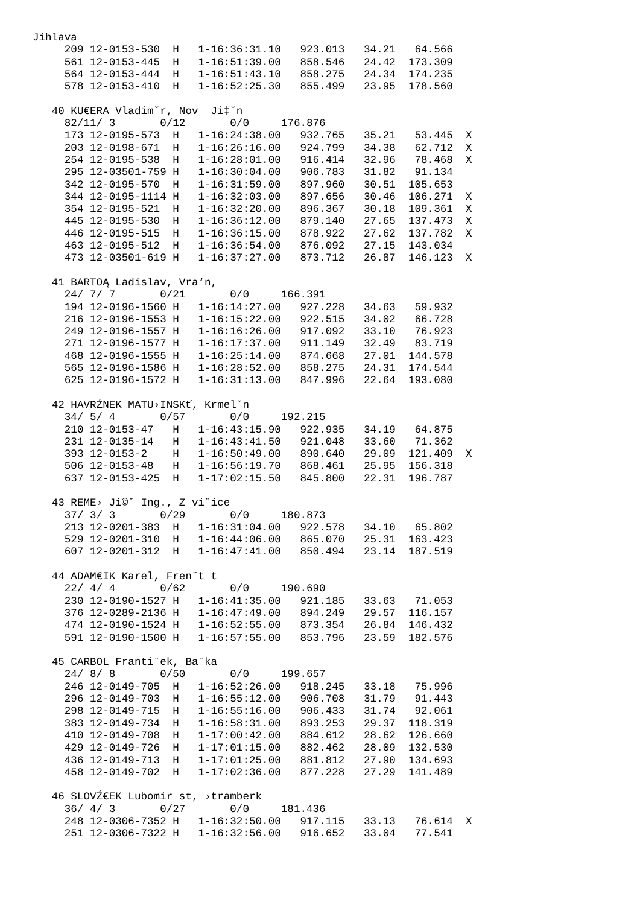Jihlava
     209 12-0153-530  H   1-16:36:31.10   923.013   34.21   64.566
     561 12-0153-445  H   1-16:51:39.00   858.546   24.42  173.309
     564 12-0153-444  H   1-16:51:43.10   858.275   24.34  174.235
     578 12-0153-410  H   1-16:52:25.30   855.499   23.95  178.560

   40 KU€ERA Vladimˇr, Nov  Ji‡ˇn
     82/11/ 3       0/12       0/0     176.876
     173 12-0195-573  H   1-16:24:38.00   932.765   35.21   53.445  X
     203 12-0198-671  H   1-16:26:16.00   924.799   34.38   62.712  X
     254 12-0195-538  H   1-16:28:01.00   916.414   32.96   78.468  X
     295 12-03501-759 H   1-16:30:04.00   906.783   31.82   91.134
     342 12-0195-570  H   1-16:31:59.00   897.960   30.51  105.653
     344 12-0195-1114 H   1-16:32:03.00   897.656   30.46  106.271  X
     354 12-0195-521  H   1-16:32:20.00   896.367   30.18  109.361  X
     445 12-0195-530  H   1-16:36:12.00   879.140   27.65  137.473  X
     446 12-0195-515  H   1-16:36:15.00   878.922   27.62  137.782  X
     463 12-0195-512  H   1-16:36:54.00   876.092   27.15  143.034
     473 12-03501-619 H   1-16:37:27.00   873.712   26.87  146.123  X

   41 BARTOĄ Ladislav, Vra‘n,
     24/ 7/ 7       0/21       0/0     166.391
     194 12-0196-1560 H   1-16:14:27.00   927.228   34.63   59.932
     216 12-0196-1553 H   1-16:15:22.00   922.515   34.02   66.728
     249 12-0196-1557 H   1-16:16:26.00   917.092   33.10   76.923
     271 12-0196-1577 H   1-16:17:37.00   911.149   32.49   83.719
     468 12-0196-1555 H   1-16:25:14.00   874.668   27.01  144.578
     565 12-0196-1586 H   1-16:28:52.00   858.275   24.31  174.544
     625 12-0196-1572 H   1-16:31:13.00   847.996   22.64  193.080

   42 HAVRŹNEK MATU›INSKť, Krmelˇn
     34/ 5/ 4       0/57       0/0     192.215
     210 12-0153-47   H   1-16:43:15.90   922.935   34.19   64.875
     231 12-0135-14   H   1-16:43:41.50   921.048   33.60   71.362
     393 12-0153-2    H   1-16:50:49.00   890.640   29.09  121.409  X
     506 12-0153-48   H   1-16:56:19.70   868.461   25.95  156.318
     637 12-0153-425  H   1-17:02:15.50   845.800   22.31  196.787

   43 REME› Ji©ˇ Ing., Z vi¨ice
     37/ 3/ 3       0/29       0/0     180.873
     213 12-0201-383  H   1-16:31:04.00   922.578   34.10   65.802
     529 12-0201-310  H   1-16:44:06.00   865.070   25.31  163.423
     607 12-0201-312  H   1-16:47:41.00   850.494   23.14  187.519

   44 ADAM€IK Karel, Fren¨t t
     22/ 4/ 4       0/62       0/0     190.690
     230 12-0190-1527 H   1-16:41:35.00   921.185   33.63   71.053
     376 12-0289-2136 H   1-16:47:49.00   894.249   29.57  116.157
     474 12-0190-1524 H   1-16:52:55.00   873.354   26.84  146.432
     591 12-0190-1500 H   1-16:57:55.00   853.796   23.59  182.576

   45 CARBOL Franti¨ek, Ba¨ka
     24/ 8/ 8       0/50       0/0     199.657
     246 12-0149-705  H   1-16:52:26.00   918.245   33.18   75.996
     296 12-0149-703  H   1-16:55:12.00   906.708   31.79   91.443
     298 12-0149-715  H   1-16:55:16.00   906.433   31.74   92.061
     383 12-0149-734  H   1-16:58:31.00   893.253   29.37  118.319
     410 12-0149-708  H   1-17:00:42.00   884.612   28.62  126.660
     429 12-0149-726  H   1-17:01:15.00   882.462   28.09  132.530
     436 12-0149-713  H   1-17:01:25.00   881.812   27.90  134.693
     458 12-0149-702  H   1-17:02:36.00   877.228   27.29  141.489

   46 SLOVŹ€EK Lubomir st, ›tramberk
     36/ 4/ 3       0/27       0/0     181.436
     248 12-0306-7352 H   1-16:32:50.00   917.115   33.13   76.614  X
     251 12-0306-7322 H   1-16:32:56.00   916.652   33.04   77.541